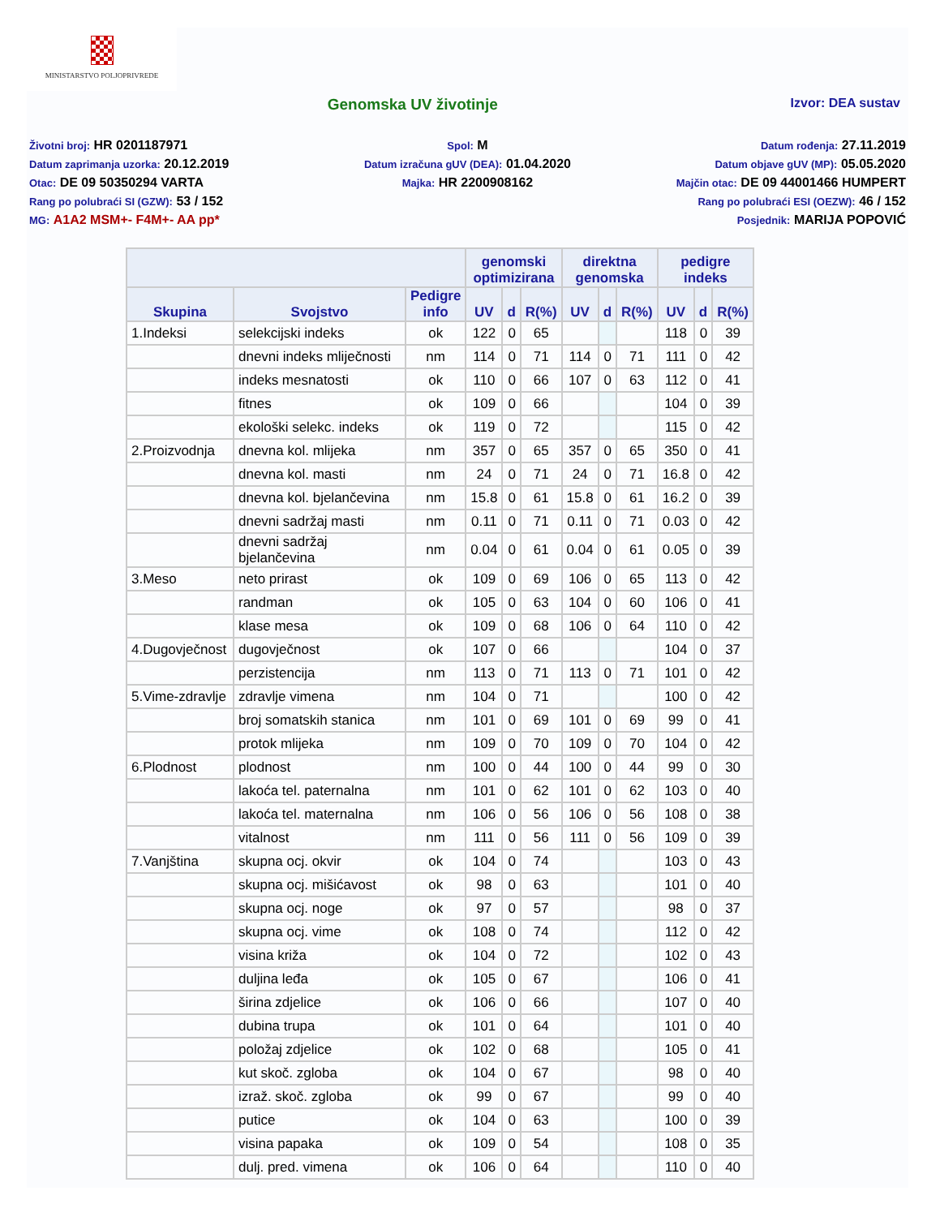MINISTARSTVO POLJOPRIVREDE
Genomska UV životinje
Izvor: DEA sustav
Životni broj: HR 0201187971
Datum zaprimanja uzorka: 20.12.2019
Otac: DE 09 50350294 VARTA
Rang po polubraći SI (GZW): 53 / 152
MG: A1A2 MSM+- F4M+- AA pp*
Spol: M
Datum izračuna gUV (DEA): 01.04.2020
Majka: HR 2200908162
Datum rođenja: 27.11.2019
Datum objave gUV (MP): 05.05.2020
Majčin otac: DE 09 44001466 HUMPERT
Rang po polubraći ESI (OEZW): 46 / 152
Posjednik: MARIJA POPOVIĆ
| | | | genomski optimizirana | | | direktna genomska | | | pedigre indeks | | |
| --- | --- | --- | --- | --- | --- | --- | --- | --- | --- | --- | --- |
| Skupina | Svojstvo | Pedigre info | UV | d | R(%) | UV | d | R(%) | UV | d | R(%) |
| 1.Indeksi | selekcijski indeks | ok | 122 | 0 | 65 | | | | 118 | 0 | 39 |
| | dnevni indeks mliječnosti | nm | 114 | 0 | 71 | 114 | 0 | 71 | 111 | 0 | 42 |
| | indeks mesnatosti | ok | 110 | 0 | 66 | 107 | 0 | 63 | 112 | 0 | 41 |
| | fitnes | ok | 109 | 0 | 66 | | | | 104 | 0 | 39 |
| | ekološki selekc. indeks | ok | 119 | 0 | 72 | | | | 115 | 0 | 42 |
| 2.Proizvodnja | dnevna kol. mlijeka | nm | 357 | 0 | 65 | 357 | 0 | 65 | 350 | 0 | 41 |
| | dnevna kol. masti | nm | 24 | 0 | 71 | 24 | 0 | 71 | 16.8 | 0 | 42 |
| | dnevna kol. bjelančevina | nm | 15.8 | 0 | 61 | 15.8 | 0 | 61 | 16.2 | 0 | 39 |
| | dnevni sadržaj masti | nm | 0.11 | 0 | 71 | 0.11 | 0 | 71 | 0.03 | 0 | 42 |
| | dnevni sadržaj bjelančevina | nm | 0.04 | 0 | 61 | 0.04 | 0 | 61 | 0.05 | 0 | 39 |
| 3.Meso | neto prirast | ok | 109 | 0 | 69 | 106 | 0 | 65 | 113 | 0 | 42 |
| | randman | ok | 105 | 0 | 63 | 104 | 0 | 60 | 106 | 0 | 41 |
| | klase mesa | ok | 109 | 0 | 68 | 106 | 0 | 64 | 110 | 0 | 42 |
| 4.Dugovječnost | dugovječnost | ok | 107 | 0 | 66 | | | | 104 | 0 | 37 |
| | perzistencija | nm | 113 | 0 | 71 | 113 | 0 | 71 | 101 | 0 | 42 |
| 5.Vime-zdravlje | zdravlje vimena | nm | 104 | 0 | 71 | | | | 100 | 0 | 42 |
| | broj somatskih stanica | nm | 101 | 0 | 69 | 101 | 0 | 69 | 99 | 0 | 41 |
| | protok mlijeka | nm | 109 | 0 | 70 | 109 | 0 | 70 | 104 | 0 | 42 |
| 6.Plodnost | plodnost | nm | 100 | 0 | 44 | 100 | 0 | 44 | 99 | 0 | 30 |
| | lakoća tel. paternalna | nm | 101 | 0 | 62 | 101 | 0 | 62 | 103 | 0 | 40 |
| | lakoća tel. maternalna | nm | 106 | 0 | 56 | 106 | 0 | 56 | 108 | 0 | 38 |
| | vitalnost | nm | 111 | 0 | 56 | 111 | 0 | 56 | 109 | 0 | 39 |
| 7.Vanjština | skupna ocj. okvir | ok | 104 | 0 | 74 | | | | 103 | 0 | 43 |
| | skupna ocj. mišićavost | ok | 98 | 0 | 63 | | | | 101 | 0 | 40 |
| | skupna ocj. noge | ok | 97 | 0 | 57 | | | | 98 | 0 | 37 |
| | skupna ocj. vime | ok | 108 | 0 | 74 | | | | 112 | 0 | 42 |
| | visina križa | ok | 104 | 0 | 72 | | | | 102 | 0 | 43 |
| | duljina leđa | ok | 105 | 0 | 67 | | | | 106 | 0 | 41 |
| | širina zdjelice | ok | 106 | 0 | 66 | | | | 107 | 0 | 40 |
| | dubina trupa | ok | 101 | 0 | 64 | | | | 101 | 0 | 40 |
| | položaj zdjelice | ok | 102 | 0 | 68 | | | | 105 | 0 | 41 |
| | kut skoč. zgloba | ok | 104 | 0 | 67 | | | | 98 | 0 | 40 |
| | izraž. skoč. zgloba | ok | 99 | 0 | 67 | | | | 99 | 0 | 40 |
| | putice | ok | 104 | 0 | 63 | | | | 100 | 0 | 39 |
| | visina papaka | ok | 109 | 0 | 54 | | | | 108 | 0 | 35 |
| | dulj. pred. vimena | ok | 106 | 0 | 64 | | | | 110 | 0 | 40 |